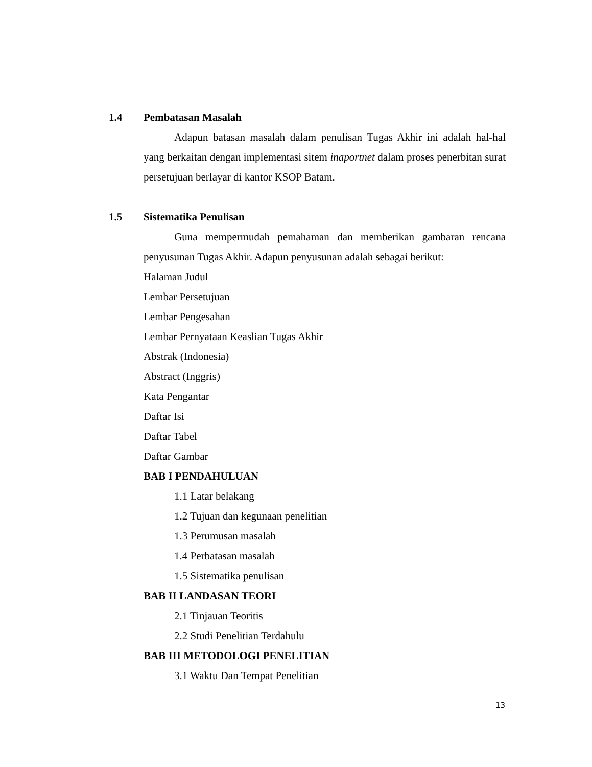1.4 Pembatasan Masalah
Adapun batasan masalah dalam penulisan Tugas Akhir ini adalah hal-hal yang berkaitan dengan implementasi sitem inaportnet dalam proses penerbitan surat persetujuan berlayar di kantor KSOP Batam.
1.5 Sistematika Penulisan
Guna mempermudah pemahaman dan memberikan gambaran rencana penyusunan Tugas Akhir. Adapun penyusunan adalah sebagai berikut:
Halaman Judul
Lembar Persetujuan
Lembar Pengesahan
Lembar Pernyataan Keaslian Tugas Akhir
Abstrak (Indonesia)
Abstract (Inggris)
Kata Pengantar
Daftar Isi
Daftar Tabel
Daftar Gambar
BAB I PENDAHULUAN
1.1 Latar belakang
1.2 Tujuan dan kegunaan penelitian
1.3 Perumusan masalah
1.4 Perbatasan masalah
1.5 Sistematika penulisan
BAB II LANDASAN TEORI
2.1 Tinjauan Teoritis
2.2 Studi Penelitian Terdahulu
BAB III METODOLOGI PENELITIAN
3.1 Waktu Dan Tempat Penelitian
13